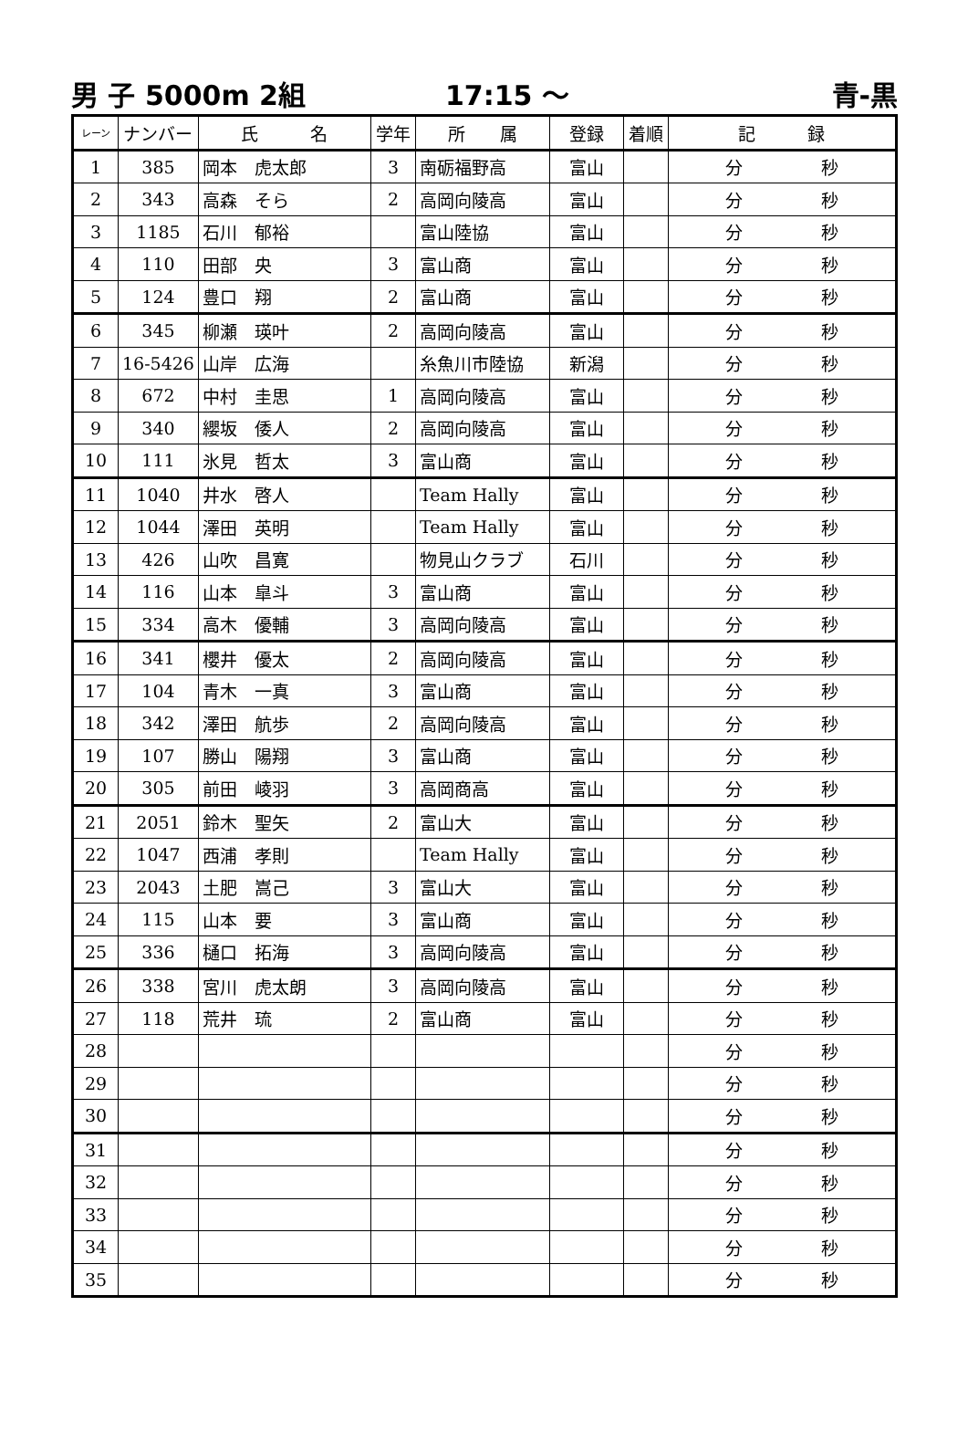男 子 5000m 2組 17:15 ～ 青-黒
| レーン | ナンバー | 氏 名 | 学年 | 所 属 | 登録 | 着順 | 記 録 |
| --- | --- | --- | --- | --- | --- | --- | --- |
| 1 | 385 | 岡本 虎太郎 | 3 | 南砺福野高 | 富山 | | 分 秒 |
| 2 | 343 | 高森 そら | 2 | 高岡向陵高 | 富山 | | 分 秒 |
| 3 | 1185 | 石川 郁裕 | | 富山陸協 | 富山 | | 分 秒 |
| 4 | 110 | 田部 央 | 3 | 富山商 | 富山 | | 分 秒 |
| 5 | 124 | 豊口 翔 | 2 | 富山商 | 富山 | | 分 秒 |
| 6 | 345 | 柳瀬 瑛叶 | 2 | 高岡向陵高 | 富山 | | 分 秒 |
| 7 | 16-5426 | 山岸 広海 | | 糸魚川市陸協 | 新潟 | | 分 秒 |
| 8 | 672 | 中村 圭思 | 1 | 高岡向陵高 | 富山 | | 分 秒 |
| 9 | 340 | 纓坂 倭人 | 2 | 高岡向陵高 | 富山 | | 分 秒 |
| 10 | 111 | 氷見 哲太 | 3 | 富山商 | 富山 | | 分 秒 |
| 11 | 1040 | 井水 啓人 | | Team Hally | 富山 | | 分 秒 |
| 12 | 1044 | 澤田 英明 | | Team Hally | 富山 | | 分 秒 |
| 13 | 426 | 山吹 昌寛 | | 物見山クラブ | 石川 | | 分 秒 |
| 14 | 116 | 山本 皐斗 | 3 | 富山商 | 富山 | | 分 秒 |
| 15 | 334 | 高木 優輔 | 3 | 高岡向陵高 | 富山 | | 分 秒 |
| 16 | 341 | 櫻井 優太 | 2 | 高岡向陵高 | 富山 | | 分 秒 |
| 17 | 104 | 青木 一真 | 3 | 富山商 | 富山 | | 分 秒 |
| 18 | 342 | 澤田 航歩 | 2 | 高岡向陵高 | 富山 | | 分 秒 |
| 19 | 107 | 勝山 陽翔 | 3 | 富山商 | 富山 | | 分 秒 |
| 20 | 305 | 前田 崚羽 | 3 | 高岡商高 | 富山 | | 分 秒 |
| 21 | 2051 | 鈴木 聖矢 | 2 | 富山大 | 富山 | | 分 秒 |
| 22 | 1047 | 西浦 孝則 | | Team Hally | 富山 | | 分 秒 |
| 23 | 2043 | 土肥 嵩己 | 3 | 富山大 | 富山 | | 分 秒 |
| 24 | 115 | 山本 要 | 3 | 富山商 | 富山 | | 分 秒 |
| 25 | 336 | 樋口 拓海 | 3 | 高岡向陵高 | 富山 | | 分 秒 |
| 26 | 338 | 宮川 虎太朗 | 3 | 高岡向陵高 | 富山 | | 分 秒 |
| 27 | 118 | 荒井 琉 | 2 | 富山商 | 富山 | | 分 秒 |
| 28 | | | | | | | 分 秒 |
| 29 | | | | | | | 分 秒 |
| 30 | | | | | | | 分 秒 |
| 31 | | | | | | | 分 秒 |
| 32 | | | | | | | 分 秒 |
| 33 | | | | | | | 分 秒 |
| 34 | | | | | | | 分 秒 |
| 35 | | | | | | | 分 秒 |